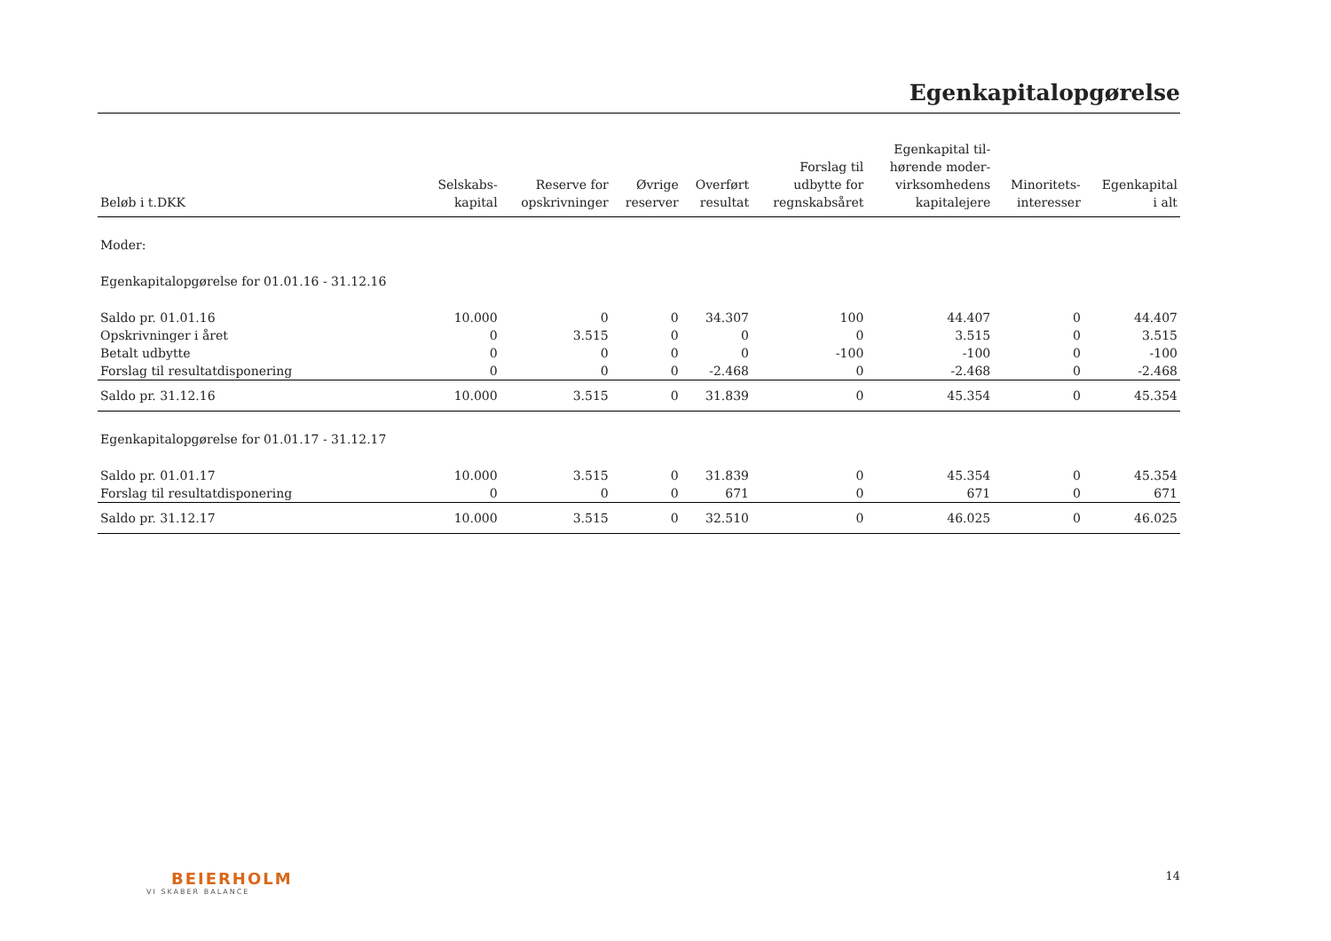Egenkapitalopgørelse
| Beløb i t.DKK | Selskabs- kapital | Reserve for opskrivninger | Øvrige reserver | Overført resultat | Forslag til udbytte for regnskabsåret | Egenkapital til- hørende moder- virksomhedens kapitalejere | Minoritets- interesser | Egenkapital i alt |
| --- | --- | --- | --- | --- | --- | --- | --- | --- |
| Moder: | | | | | | | | |
| Egenkapitalopgørelse for 01.01.16 - 31.12.16 | | | | | | | | |
| Saldo pr. 01.01.16 | 10.000 | 0 | 0 | 34.307 | 100 | 44.407 | 0 | 44.407 |
| Opskrivninger i året | 0 | 3.515 | 0 | 0 | 0 | 3.515 | 0 | 3.515 |
| Betalt udbytte | 0 | 0 | 0 | 0 | -100 | -100 | 0 | -100 |
| Forslag til resultatdisponering | 0 | 0 | 0 | -2.468 | 0 | -2.468 | 0 | -2.468 |
| Saldo pr. 31.12.16 | 10.000 | 3.515 | 0 | 31.839 | 0 | 45.354 | 0 | 45.354 |
| Egenkapitalopgørelse for 01.01.17 - 31.12.17 | | | | | | | | |
| Saldo pr. 01.01.17 | 10.000 | 3.515 | 0 | 31.839 | 0 | 45.354 | 0 | 45.354 |
| Forslag til resultatdisponering | 0 | 0 | 0 | 671 | 0 | 671 | 0 | 671 |
| Saldo pr. 31.12.17 | 10.000 | 3.515 | 0 | 32.510 | 0 | 46.025 | 0 | 46.025 |
BEIERHOLM
VI SKABER BALANCE
14